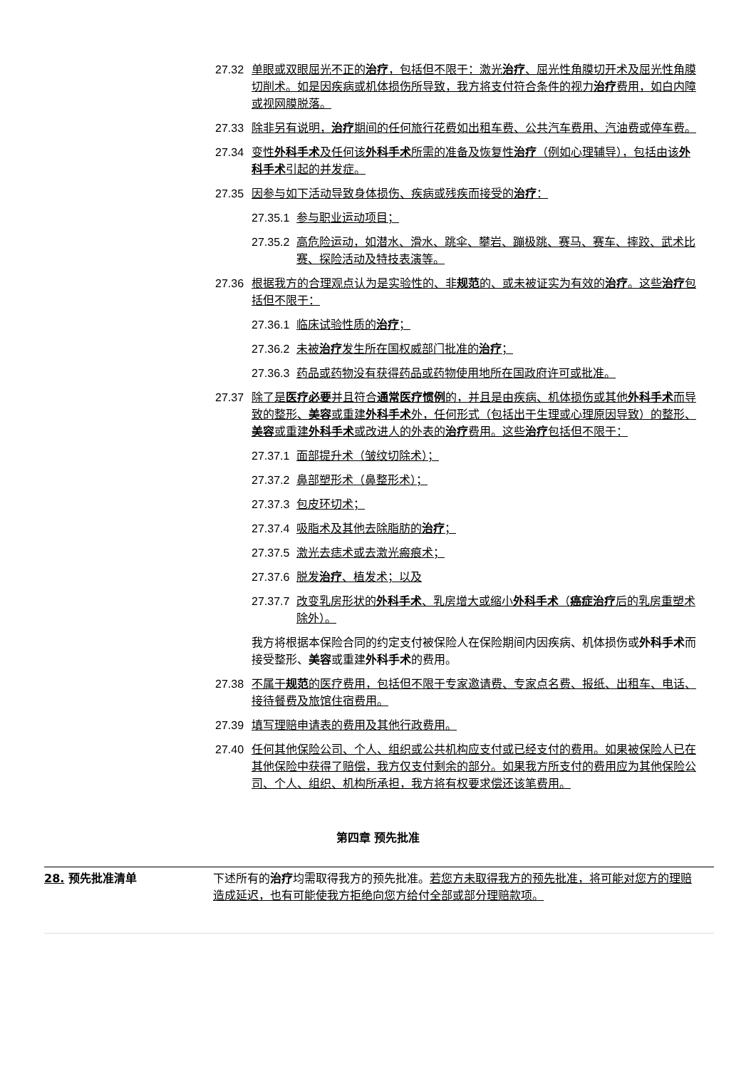27.32 单眼或双眼屈光不正的治疗，包括但不限于：激光治疗、屈光性角膜切开术及屈光性角膜切削术。如是因疾病或机体损伤所导致，我方将支付符合条件的视力治疗费用，如白内障或视网膜脱落。
27.33 除非另有说明，治疗期间的任何旅行花费如出租车费、公共汽车费用、汽油费或停车费。
27.34 变性外科手术及任何该外科手术所需的准备及恢复性治疗（例如心理辅导），包括由该外科手术引起的并发症。
27.35 因参与如下活动导致身体损伤、疾病或残疾而接受的治疗：
27.35.1 参与职业运动项目；
27.35.2 高危险运动，如潜水、滑水、跳伞、攀岩、蹦极跳、赛马、赛车、摔跤、武术比赛、探险活动及特技表演等。
27.36 根据我方的合理观点认为是实验性的、非规范的、或未被证实为有效的治疗。这些治疗包括但不限于：
27.36.1 临床试验性质的治疗；
27.36.2 未被治疗发生所在国权威部门批准的治疗；
27.36.3 药品或药物没有获得药品或药物使用地所在国政府许可或批准。
27.37 除了是医疗必要并且符合通常医疗惯例的，并且是由疾病、机体损伤或其他外科手术而导致的整形、美容或重建外科手术外，任何形式（包括出于生理或心理原因导致）的整形、美容或重建外科手术或改进人的外表的治疗费用。这些治疗包括但不限于：
27.37.1 面部提升术（皱纹切除术）；
27.37.2 鼻部塑形术（鼻整形术）；
27.37.3 包皮环切术；
27.37.4 吸脂术及其他去除脂肪的治疗；
27.37.5 激光去痣术或去激光瘢痕术；
27.37.6 脱发治疗、植发术；以及
27.37.7 改变乳房形状的外科手术、乳房增大或缩小外科手术（癌症治疗后的乳房重塑术除外）。
我方将根据本保险合同的约定支付被保险人在保险期间内因疾病、机体损伤或外科手术而接受整形、美容或重建外科手术的费用。
27.38 不属于规范的医疗费用，包括但不限于专家邀请费、专家点名费、报纸、出租车、电话、接待餐费及旅馆住宿费用。
27.39 填写理赔申请表的费用及其他行政费用。
27.40 任何其他保险公司、个人、组织或公共机构应支付或已经支付的费用。如果被保险人已在其他保险中获得了赔偿，我方仅支付剩余的部分。如果我方所支付的费用应为其他保险公司、个人、组织、机构所承担，我方将有权要求偿还该笔费用。
第四章 预先批准
28. 预先批准清单 下述所有的治疗均需取得我方的预先批准。若您方未取得我方的预先批准，将可能对您方的理赔造成延迟，也有可能使我方拒绝向您方给付全部或部分理赔款项。